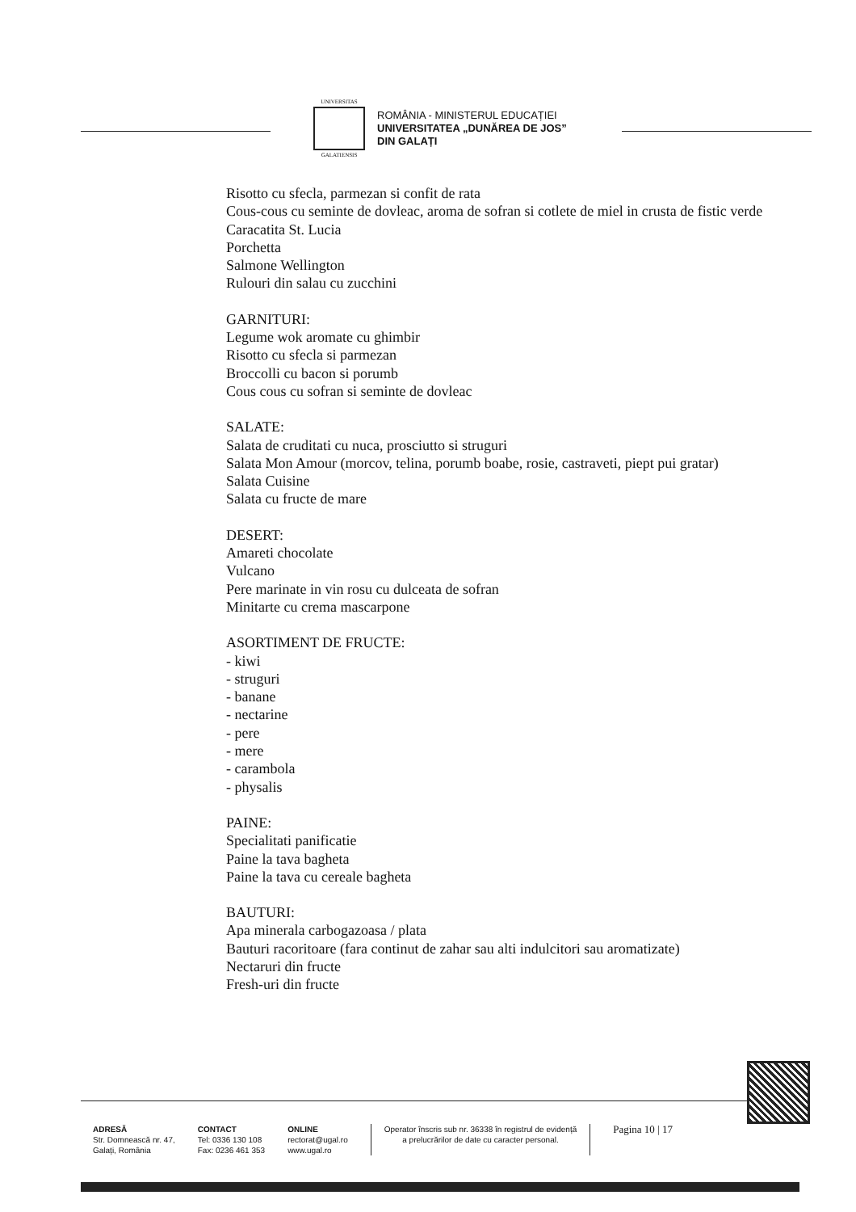UNIVERSITAS
GALATIENSIS
ROMÂNIA - MINISTERUL EDUCAȚIEI
UNIVERSITATEA „DUNĂREA DE JOS”
DIN GALAȚI
Risotto cu sfecla, parmezan si confit de rata
Cous-cous cu seminte de dovleac, aroma de sofran si cotlete de miel in crusta de fistic verde
Caracatita St. Lucia
Porchetta
Salmone Wellington
Rulouri din salau cu zucchini
GARNITURI:
Legume wok aromate cu ghimbir
Risotto cu sfecla si parmezan
Broccolli cu bacon si porumb
Cous cous cu sofran si seminte de dovleac
SALATE:
Salata de cruditati cu nuca, prosciutto si struguri
Salata Mon Amour (morcov, telina, porumb boabe, rosie, castraveti, piept pui gratar)
Salata Cuisine
Salata cu fructe de mare
DESERT:
Amareti chocolate
Vulcano
Pere marinate in vin rosu cu dulceata de sofran
Minitarte cu crema mascarpone
ASORTIMENT DE FRUCTE:
- kiwi
- struguri
- banane
- nectarine
- pere
- mere
- carambola
- physalis
PAINE:
Specialitati panificatie
Paine la tava bagheta
Paine la tava cu cereale bagheta
BAUTURI:
Apa minerala carbogazoasa / plata
Bauturi racoritoare (fara continut de zahar sau alti indulcitori sau aromatizate)
Nectaruri din fructe
Fresh-uri din fructe
ADRESĂ
Str. Domnească nr. 47,
Galați, România
CONTACT
Tel: 0336 130 108
Fax: 0236 461 353
ONLINE
rectorat@ugal.ro
www.ugal.ro
Operator înscris sub nr. 36338 în registrul de evidență
a prelucrărilor de date cu caracter personal.
Pagina 10 | 17